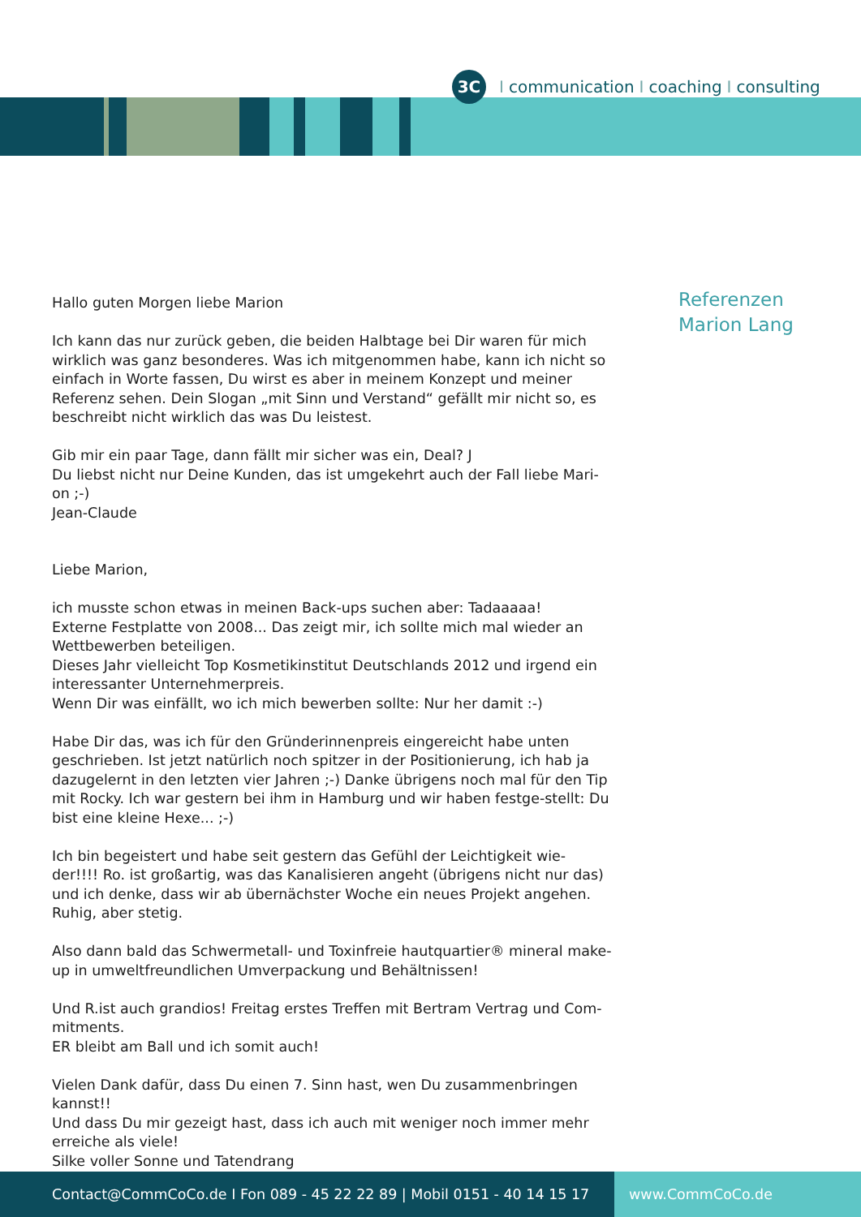3C I communication I coaching I consulting
Hallo guten Morgen liebe Marion
Ich kann das nur zurück geben, die beiden Halbtage bei Dir waren für mich wirklich was ganz besonderes. Was ich mitgenommen habe, kann ich nicht so einfach in Worte fassen, Du wirst es aber in meinem Konzept und meiner Referenz sehen. Dein Slogan „mit Sinn und Verstand“ gefällt mir nicht so, es beschreibt nicht wirklich das was Du leistest.
Gib mir ein paar Tage, dann fällt mir sicher was ein, Deal? J
Du liebst nicht nur Deine Kunden, das ist umgekehrt auch der Fall liebe Mari-on ;-)
Jean-Claude
Liebe Marion,
ich musste schon etwas in meinen Back-ups suchen aber: Tadaaaaa!
Externe Festplatte von 2008... Das zeigt mir, ich sollte mich mal wieder an Wettbewerben beteiligen.
Dieses Jahr vielleicht Top Kosmetikinstitut Deutschlands 2012 und irgend ein interessanter Unternehmerpreis.
Wenn Dir was einfällt, wo ich mich bewerben sollte: Nur her damit :-)
Habe Dir das, was ich für den Gründerinnenpreis eingereicht habe unten geschrieben. Ist jetzt natürlich noch spitzer in der Positionierung, ich hab ja dazugelernt in den letzten vier Jahren ;-) Danke übrigens noch mal für den Tip mit Rocky. Ich war gestern bei ihm in Hamburg und wir haben festge-stellt: Du bist eine kleine Hexe... ;-)
Ich bin begeistert und habe seit gestern das Gefühl der Leichtigkeit wie-der!!!! Ro. ist großartig, was das Kanalisieren angeht (übrigens nicht nur das) und ich denke, dass wir ab übernächster Woche ein neues Projekt angehen. Ruhig, aber stetig.
Also dann bald das Schwermetall- und Toxinfreie hautquartier® mineral make-up in umweltfreundlichen Umverpackung und Behältnissen!
Und R.ist auch grandios! Freitag erstes Treffen mit Bertram Vertrag und Com-mitments.
ER bleibt am Ball und ich somit auch!
Vielen Dank dafür, dass Du einen 7. Sinn hast, wen Du zusammenbringen kannst!!
Und dass Du mir gezeigt hast, dass ich auch mit weniger noch immer mehr erreiche als viele!
Silke voller Sonne und Tatendrang
Referenzen
Marion Lang
Contact@CommCoCo.de I Fon 089 - 45 22 22 89 | Mobil 0151 - 40 14 15 17 www.CommCoCo.de